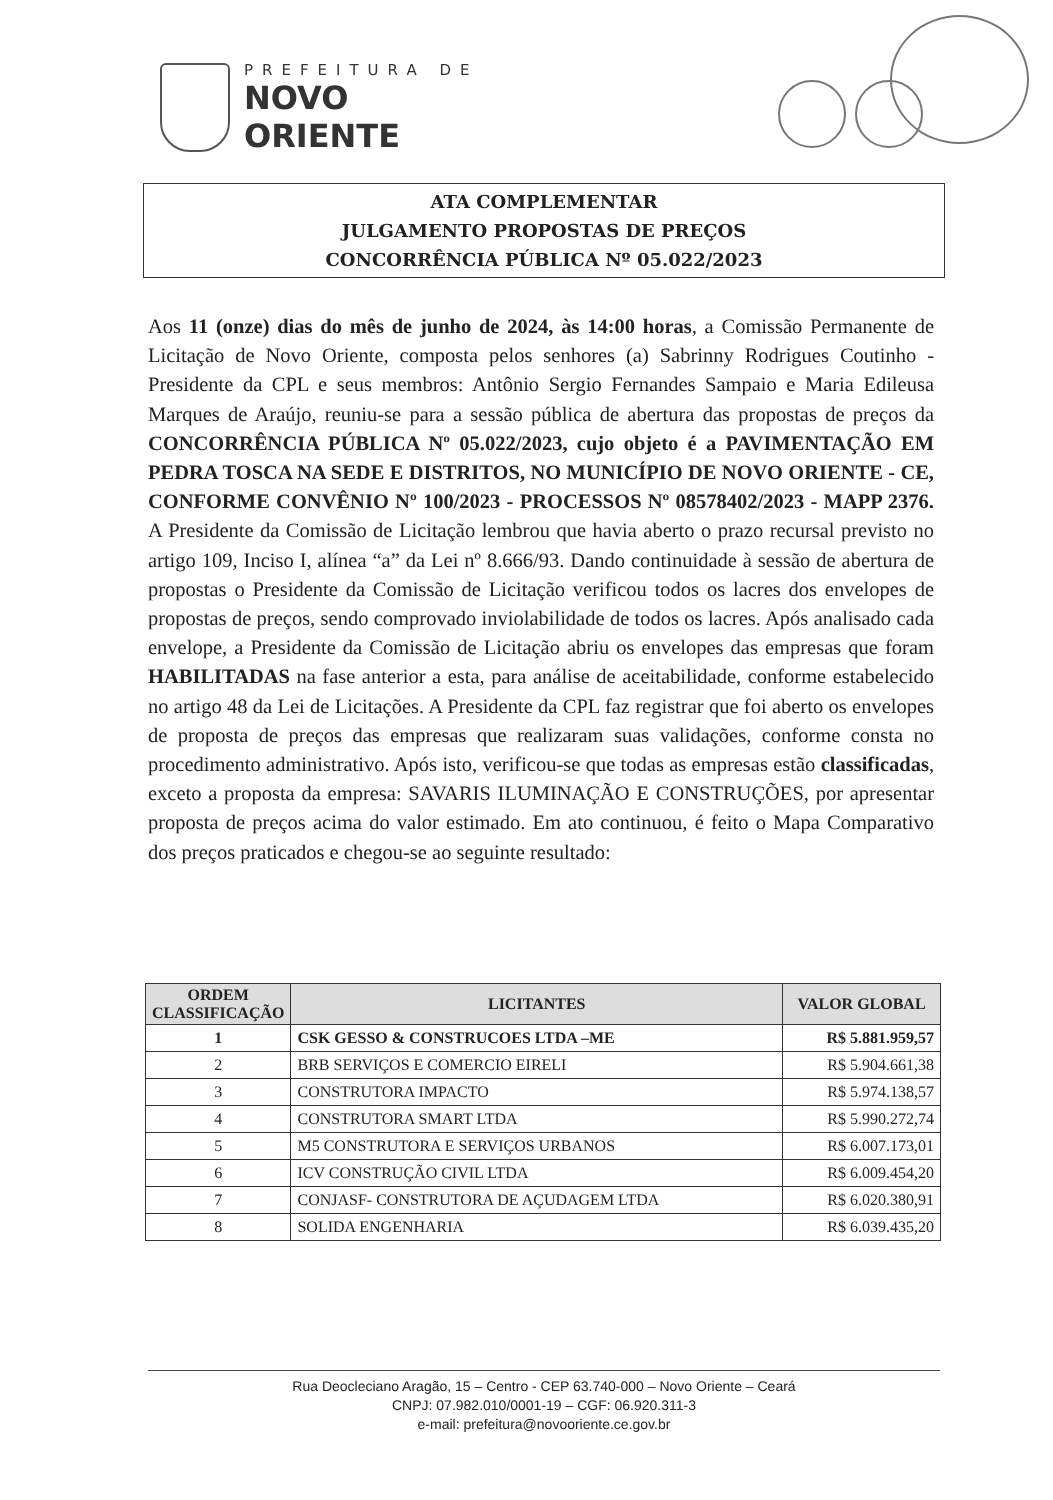PREFEITURA DE
NOVO ORIENTE
ATA COMPLEMENTAR
JULGAMENTO PROPOSTAS DE PREÇOS
CONCORRÊNCIA PÚBLICA Nº 05.022/2023
Aos 11 (onze) dias do mês de junho de 2024, às 14:00 horas, a Comissão Permanente de Licitação de Novo Oriente, composta pelos senhores (a) Sabrinny Rodrigues Coutinho - Presidente da CPL e seus membros: Antônio Sergio Fernandes Sampaio e Maria Edileusa Marques de Araújo, reuniu-se para a sessão pública de abertura das propostas de preços da CONCORRÊNCIA PÚBLICA Nº 05.022/2023, cujo objeto é a PAVIMENTAÇÃO EM PEDRA TOSCA NA SEDE E DISTRITOS, NO MUNICÍPIO DE NOVO ORIENTE - CE, CONFORME CONVÊNIO Nº 100/2023 - PROCESSOS Nº 08578402/2023 - MAPP 2376. A Presidente da Comissão de Licitação lembrou que havia aberto o prazo recursal previsto no artigo 109, Inciso I, alínea “a” da Lei nº 8.666/93. Dando continuidade à sessão de abertura de propostas o Presidente da Comissão de Licitação verificou todos os lacres dos envelopes de propostas de preços, sendo comprovado inviolabilidade de todos os lacres. Após analisado cada envelope, a Presidente da Comissão de Licitação abriu os envelopes das empresas que foram HABILITADAS na fase anterior a esta, para análise de aceitabilidade, conforme estabelecido no artigo 48 da Lei de Licitações. A Presidente da CPL faz registrar que foi aberto os envelopes de proposta de preços das empresas que realizaram suas validações, conforme consta no procedimento administrativo. Após isto, verificou-se que todas as empresas estão classificadas, exceto a proposta da empresa: SAVARIS ILUMINAÇÃO E CONSTRUÇÕES, por apresentar proposta de preços acima do valor estimado. Em ato continuou, é feito o Mapa Comparativo dos preços praticados e chegou-se ao seguinte resultado:
| ORDEM CLASSIFICAÇÃO | LICITANTES | VALOR GLOBAL |
| --- | --- | --- |
| 1 | CSK GESSO & CONSTRUCOES LTDA –ME | R$ 5.881.959,57 |
| 2 | BRB SERVIÇOS E COMERCIO EIRELI | R$ 5.904.661,38 |
| 3 | CONSTRUTORA IMPACTO | R$ 5.974.138,57 |
| 4 | CONSTRUTORA SMART LTDA | R$ 5.990.272,74 |
| 5 | M5 CONSTRUTORA E SERVIÇOS URBANOS | R$ 6.007.173,01 |
| 6 | ICV CONSTRUÇÃO CIVIL LTDA | R$ 6.009.454,20 |
| 7 | CONJASF- CONSTRUTORA DE AÇUDAGEM LTDA | R$ 6.020.380,91 |
| 8 | SOLIDA ENGENHARIA | R$ 6.039.435,20 |
Rua Deocleciano Aragão, 15 – Centro - CEP 63.740-000 – Novo Oriente – Ceará
CNPJ: 07.982.010/0001-19 – CGF: 06.920.311-3
e-mail: prefeitura@novooriente.ce.gov.br